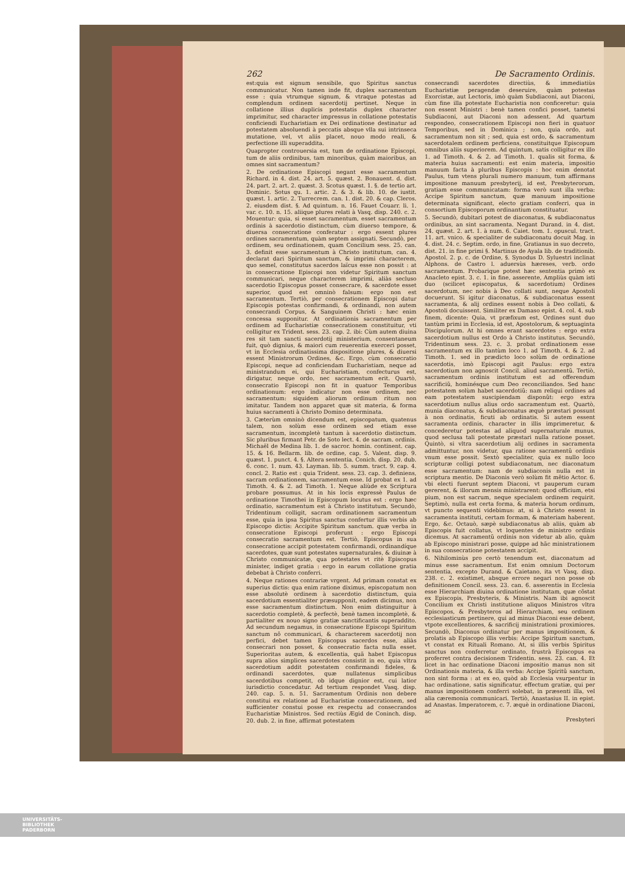262 De Sacramento Ordinis.
est:quia est signum sensibile, quo Spiritus sanctus communicatur. Non tamen inde fit, duplex sacramentum esse : quia vtrumque signum, & vtraque potestas ad complendum ordinem sacerdotij pertinet. Neque in collatione illius duplicis potestatis duplex character imprimitur, sed character impressus in collatione potestatis conficiendi Eucharistiam ex Dei ordinatione destinatur ad potestatem absoluendi à peccatis absque vlla sui intrinseca mutatione, vel, vt aliis placet, nouo modo reali, & perfectione illi superaddita.
Quapropter controuersia est, tum de ordinatione Episcopi, tum de aliis ordinibus, tam minoribus, quàm maioribus, an omnes sint sacramentum?
2. De ordinatione Episcopi negant esse sacramentum Richard. in 4. dist. 24. art. 5. quæst. 2. Bonauent. d. dist. 24. part. 2. art. 2. quæst. 3. Scotus quæst. 1. §. de tertio art. Dominic. Sotus qu. 1. artic. 2. & 3. & lib. 10. de iustit. quæst. 1. artic. 2. Turrecrem. can. 1. dist. 20. & cap. Cleros. 2. eiusdem dist. §. Ad quintum. n. 16. Fauet Couarr. li. 1. var. c. 10. n. 15. aliique plures relati à Vasq. disp. 240. c. 2. Mouentur: quia, si esset sacramentum, esset sacramentum ordinis à sacerdotio distinctum, cùm diuerso tempore, & diuersa consecratione conferatur : ergo essent plures ordines sacramentum, quàm septem assignati. Secundò, per ordinem, seu ordinationem, quam Concilium sess. 25. can. 3. definit esse sacramentum à Christo institutum, can. 4. declarat dari Spiritum sanctum, & imprimi characterem, quo semel, constitutus sacerdos laïcus esse non possit : at in consecratione Episcopi non videtur Spiritum sanctum communicari, neque characterem imprimi, aliàs secluso sacerdotio Episcopus posset consecrare, & sacerdote esset superior, quod est omninò falsum: ergo non est sacramentum. Tertiò, per consecrationem Episcopi datur Episcopis potestas confirmandi, & ordinandi, non autem consecrandi Corpus, & Sanguinem Christi : hæc enim concessa supponitur. At ordinationis sacramentum per ordinem ad Eucharistiæ consecrationem constituitur, vti colligitur ex Trident. sess. 23. cap. 2. ibi: Cùm autem diuina res sit tam sancti sacerdotij ministerium, consentaneum fuit, quò dignius, & maiori cum reuerentia exerceri posset, vt in Ecclesia ordinatissima dispositione plures, & diuersi essent Ministrorum Ordines, &c. Ergo, cùm consecratio Episcopi, neque ad conficiendam Eucharistiam, neque ad ministrandum ei, qui Eucharistiam, confecturus est, dirigatur, neque ordo, nec sacramentum erit. Quartò, consecratio Episcopi non fit in quatuor Temporibus ordinationum: ergo indicatur non esse ordinem, nec sacramentum: siquidem aliorum ordinum ritum non imitatur. Tandem non apparet quæ sit materia, & forma huius sacramenti à Christo Domino determinata.
3. Cæterùm omninò dicendum est, episcopatum, quatenus talem, non solùm esse ordinem sed etiam esse sacramentum, incompletè tantum à sacerdotio distinctum. Sic pluribus firmant Petr. de Soto lect. 4. de sacram. ordinis. Michaël de Medina lib. 1. de sacror. homin. continent. cap. 15. & 16. Bellarm. lib. de ordine, cap. 5. Valent. disp. 9. quæst. 1. punct. 4. §. Altera sententia. Conich. disp. 20. dub. 6. conc. 1. num. 43. Layman. lib. 5. summ. tract. 9. cap. 4. concl. 2. Ratio est : quia Trident. sess. 23. cap. 3. definiens, sacram ordinationem, sacramentum esse. Id probat ex 1. ad Timoth. 4. & 2. ad Timoth. 1. Neque aliùde ex Scriptura probare possumus. At in his locis expressè Paulus de ordinatione Timothei in Episcopum locutus est : ergo hæc ordinatio, sacramentum est à Christo institutum. Secundò, Tridentinum colligit, sacram ordinationem sacramentum esse, quia in ipsa Spiritus sanctus confertur illis verbis ab Episcopo dictis: Accipite Spiritum sanctum. quæ verba in consecratione Episcopi proferunt : ergo Episcopi consecratio sacramentum est. Tertiò, Episcopus in sua consecratione accipit potestatem confirmandi, ordinandíque sacerdotes, quæ sunt potestates supernaturales, & diuinæ à Christo communicatæ, qua potestates vt ritè Episcopus minister, indiget gratia : ergo in earum collatione gratia debebat à Christo conferri.
4. Neque rationes contrariæ vrgent. Ad primam constat ex superius dictis: qua enim ratione diximus, episcopatum non esse absolutè ordinem à sacerdotio distinctum, quia sacerdotium essentialiter præsupponit, eadem dicimus, non esse sacramentum distinctum. Non enim distinguitur à sacerdotio completè, & perfectè, benè tamen incompletè, & partialiter ex nouo signo gratiæ sanctificantis superaddito. Ad secundum negamus, in consecratione Episcopi Spiritum sanctum nõ communicari, & characterem sacerdotij non perfici, debet tamen Episcopus sacerdos esse, aliàs consecrari non posset, & consecratio facta nulla esset. Superioritas autem, & excellentia, quã habet Episcopus supra alios simplices sacerdotes consistit in eo, quia vltra sacerdotium addit potestatem confirmandi fideles, & ordinandi sacerdotes, quæ nullatenus simplicibus sacerdotibus competit, ob idque dignior est, cui latior iurisdictio concedatur. Ad tertium respondet Vasq. disp. 240. cap. 5. n. 51. Sacramentum Ordinis non debere constitui ex relatione ad Eucharistiæ consecrationem, sed sufficienter constui posse ex respectu ad consecrandos Eucharistiæ Ministros. Sed rectiùs Ægid de Coninch. disp. 20. dub. 2. in fine, affirmat potestatem
consecrandi sacerdotes directiùs, & immediatiùs Eucharistiæ peragendæ deseruire, quàm potestas Exorcistæ, aut Lectoris, imò quàm Subdiaconi, aut Diaconi, cùm fine illa potestate Eucharistia non conficeretur: quia non essent Ministri : benè tamen confici posset, tametsi Subdiaconi, aut Diaconi non adessent. Ad quartum respondeo, consecrationem Episcopi non fieri in quatuor Temporibus, sed in Dominica ; non, quia ordo, aut sacramentum non sit ; sed, quia est ordo, & sacramentum sacerdotalem ordinem perficiens, constituitque Episcopum omnibus aliis superiorem. Ad quintum, satis colligitur ex illo 1. ad Timoth. 4. & 2. ad Timoth. 1. qualis sit forma, & materia huius sacramenti: est enim materia, impositio manuum facta à pluribus Episcopis : hoc enim denotat Paulus, tum vtens plurali numero manuum, tum affirmans impositione manuum presbyterij, id est, Presbyterorum, gratiam esse communicatam: forma verò sunt illa verba: Accipe Spiritum sanctum, quæ manuum impositione determinata significant, electo gratiam conferri, qua in consortium Episcoporum ordinantium constituatur.
5. Secundò, dubitari potest de diaconatus, & subdiaconatus ordinibus, an sint sacramenta. Negant Durand. in 4. dist. 24. quæst. 2. art. 1. à num. 6. Caiet. tom. 1. opuscul. tract. 11. art. vnico. & specialiter de subdiaconatu docuit Mag. in 4. dist. 24. c. Septim. ordo, in fine, Gratianus in suo decreto, dist. 21. in fine primi §. Martinus de Ayala lib. de traditionib. Apostol. 2. p. c. de Ordine, §. Synodus D. Syluestri inclinat Alphons. de Castro l. aduersùs hæreses, verb. ordo sacramentum. Probarique potest hæc sententia primò ex Anacleto epist. 3. c. 1. in fine, asserente, Ampliùs quàm isti duo (scilicet episcopatus, & sacerdotium) Ordines sacerdotum, nec nobis à Deo collati sunt, neque Apostoli docuerunt. Si igitur diaconatus, & subdiaconatus essent sacramenta, & alij ordines essent nobis à Deo collati, & Apostoli docuissent. Similiter ex Damaso epist. 4. col. 4. sub finem, dicente: Quia, vt præfixum est, Ordines sunt duo tantùm primi in Ecclesia, id est, Apostolorum, & septuaginta Discipulorum. At hi omnes erant sacerdotes : ergo extra sacerdotium nullus est Ordo à Christo institutus. Secundò, Tridentinum sess. 23. c. 3. probat ordinationem esse sacramentum ex illo tantùm loco 1. ad Timoth. 4. & 2. ad Timoth. 1. sed in prædicto loco solùm de ordinatione sacerdotis, imò Episcopi agit Paulus: ergo extra sacerdotium non agnoscit Concil. aliud sacramentũ. Tertiò, sacramentum ordinis institutum est ad offerendum sacrificiũ, hominésque cum Deo reconciliandos. Sed hanc potestatem solùm habet sacerdotiũ: nam reliqui ordines ad eam potestatem suscipiendam disponũt: ergo extra sacerdotium nullus alius ordo sacramentum est. Quartò, munia diaconatus, & subdiaconatus æquè præstari possunt à non ordinatis, ficuti ab ordinatis. Si autem essent sacramenta ordinis, character in illis imprimeretur, & concederetur potestas ad aliquod supernaturale munus, quod seclusa tali potestate præstari nulla ratione posset. Quintò, si vltra sacerdotium alij ordines in sacramenta admittuntur, non videtur, qua ratione sacramentũ ordinis vnum esse possit. Sextò specialiter, quia ex nullo loco scripturæ colligi potest subdiaconatum, nec diaconatum esse sacramentum: nam de subdiaconis nulla est in scriptura mentio. De Diaconis verò solùm fit mẽtio Actor. 6. vbi electi fuerunt septem Diaconi, vt pauperum curam gererent, & illorum mensis ministrarent: quod officium, etsi pium, non est sacrum, neque specialem ordinem requirit. Septimò, nulla est certa forma, & materia horum ordinum, vt puncto sequenti videbimus: at, si à Christo essent in sacramenta instituti, certam formam, & materiam haberent. Ergo, &c. Octauò, sæpè subdiaconatus ab aliis, quàm ab Episcopis fuit collatus, vt loquentes de ministro ordinis dicemus. At sacramentũ ordinis non videtur ab alio, quàm ab Episcopo ministrari posse, quippe ad hãc ministrationem in sua consecratione potestatem accipit.
6. Nihilominùs pro certò tenendum est, diaconatum ad minus esse sacramentum. Est enim omnium Doctorum sententia, excepto Durand. & Caietano, ita vt Vasq. disp. 238. c. 2. existimet, absque errore negari non posse ob definitionem Concil. sess. 23. can. 6. asserentis in Ecclesia esse Hierarchiam diuina ordinatione institutam, quæ cõstat ex Episcopis, Presbyteris, & Ministris. Nam ibi agnoscit Concilium ex Christi institutione aliquos Ministros vltra Episcopos, & Presbyteros ad Hierarchiam, seu ordinem ecclesiasticum pertinere, qui ad minus Diaconi esse debent, vtpote excellentiores, & sacrificij ministrationi proximiores. Secundò, Diaconus ordinatur per manus impositionem, & prolatis ab Episcopo illis verbis: Accipe Spiritum sanctum, vt constat ex Rituali Romano. At, si illis verbis Spiritus sanctus non conferretur ordinato, frustrà Episcopus ea proferret contra decisionem Tridentin. sess. 23. can. 4. Et licet in hac ordinatione Diaconi impositio manus non sit Ordinationis materia, & illa verba: Accipe Spiritũ sanctum, non sint forma : at ex eo, quòd ab Ecclesia vsurpentur in hac ordinatione, satis significatur, effectum gratiæ, qui per manus impositionem conferri solebat, in præsenti illa, vel alia cæremonia communicari. Tertiò, Anastasius II. in epist. ad Anastas. Imperatorem, c. 7. æquè in ordinatione Diaconi, ac
Presbyteri
UNIVERSITÄTS-
BIBLIOTHEK
PADERBORN